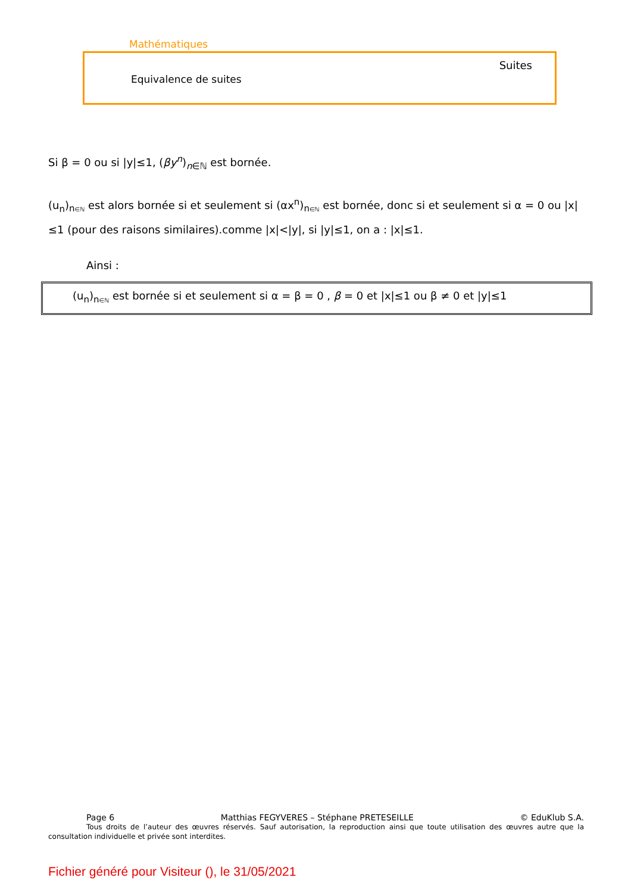Mathématiques
Suites
Equivalence de suites
Si β = 0 ou si |y|≤1, (βy<sup>n</sup>)<sub>n∈ℕ</sub> est bornée.
(u<sub>n</sub>)<sub>n∈ℕ</sub> est alors bornée si et seulement si (αx<sup>n</sup>)<sub>n∈ℕ</sub> est bornée, donc si et seulement si α = 0 ou |x|≤1 (pour des raisons similaires).comme |x|<|y|, si |y|≤1, on a : |x|≤1.
Ainsi :
(u<sub>n</sub>)<sub>n∈ℕ</sub> est bornée si et seulement si α = β = 0 , β = 0 et |x|≤1 ou β ≠ 0 et |y|≤1
Page 6 Matthias FEGYVERES – Stéphane PRETESEILLE © EduKlub S.A.
Tous droits de l’auteur des œuvres réservés. Sauf autorisation, la reproduction ainsi que toute utilisation des œuvres autre que la consultation individuelle et privée sont interdites.
Fichier généré pour Visiteur (), le 31/05/2021